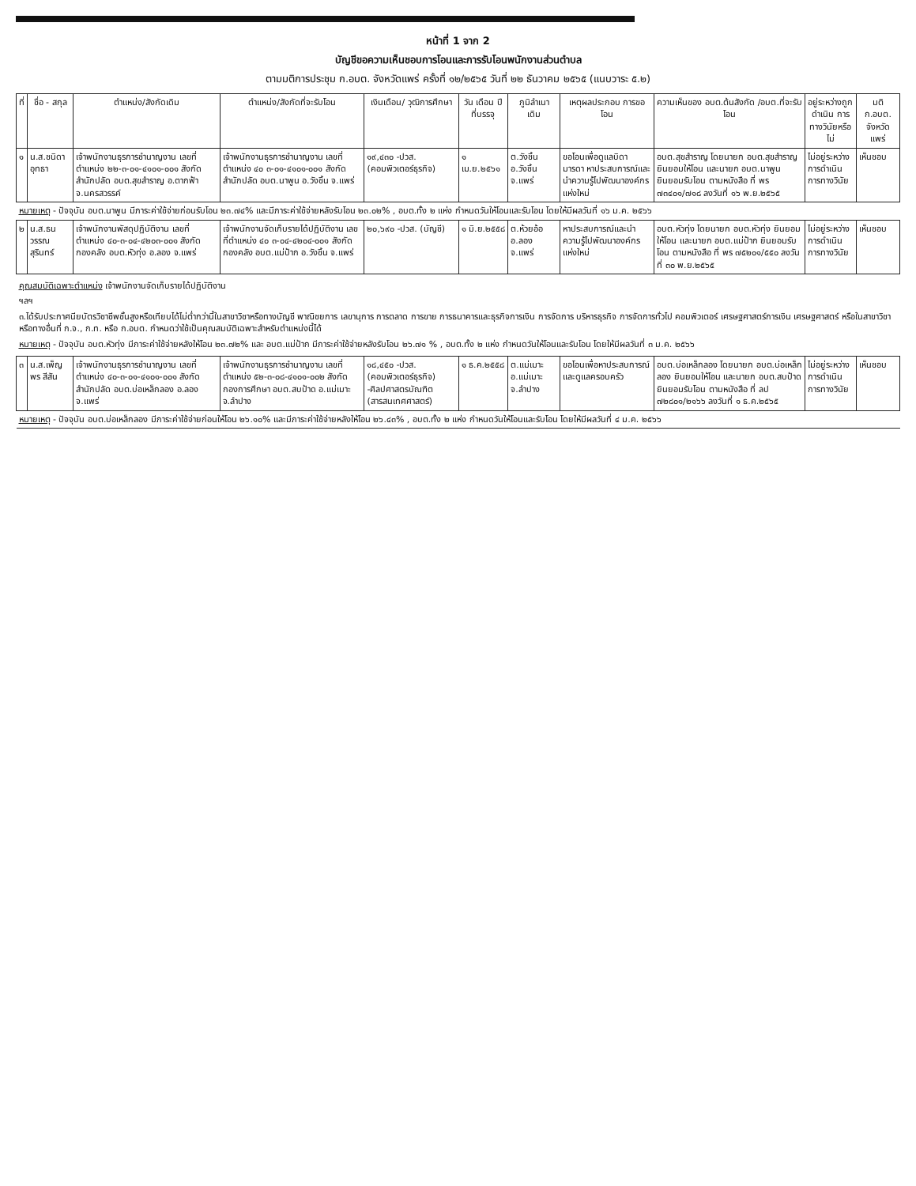หน้าที่ 1 จาก 2
บัญชีขอความเห็นชอบการโอนและการรับโอนพนักงานส่วนตำบล
ตามมติการประชุม ก.อบต. จังหวัดแพร่ ครั้งที่ ๑๒/๒๕๖๕ วันที่ ๒๒ ธันวาคม ๒๕๖๕ (แนบวาระ ๕.๒)
| ที่ | ชื่อ - สกุล | ตำแหน่ง/สังกัดเดิม | ตำแหน่ง/สังกัดที่จะรับโอน | เงินเดือน/ วุฒิการศึกษา | วัน เดือน ปี ที่บรรจุ | ภูมิลำเนา เดิม | เหตุผลประกอบ การขอโอน | ความเห็นของ อบต.ต้นสังกัด /อบต.ที่จะรับโอน | อยู่ระหว่างถูกดำเนิน การทางวินัยหรือไม่ | มติ ก.อบต. จังหวัดแพร่ |
| --- | --- | --- | --- | --- | --- | --- | --- | --- | --- | --- |
| ๑ | น.ส.ชนิดา อุทธา | เจ้าพนักงานธุรการชำนาญงาน เลขที่ตำแหน่ง ๒๒-๓-๐๑-๔๑๐๑-๐๐๑ สังกัด สำนักปลัด อบต.สุขสำราญ อ.ตากฟ้า จ.นครสวรรค์ | เจ้าพนักงานธุรการชำนาญงาน เลขที่ตำแหน่ง ๔๐ ๓-๐๑-๔๑๐๑-๐๐๑ สังกัด สำนักปลัด อบต.นาพูน อ.วังชิ้น จ.แพร่ | ๑๙,๔๓๐ -ปวส. (คอมพิวเตอร์ธุรกิจ) | ๑ เม.ย.๒๕๖๑ | ต.วังชิ้น อ.วังชิ้น จ.แพร่ | ขอโอนเพื่อดูแลบิดา มารดา หาประสบการณ์และนำความรู้ไปพัฒนาองค์กรแห่งใหม่ | อบต.สุขสำราญ โดยนายก อบต.สุขสำราญ ยินยอมให้โอน และนายก อบต.นาพูน ยินยอมรับโอน ตามหนังสือ ที่ พร ๗๓๔๐๑/๗๑๘ ลงวันที่ ๑๖ พ.ย.๒๕๖๕ | ไม่อยู่ระหว่างการดำเนินการทางวินัย | เห็นชอบ |
| หมายเหตุ - ปัจจุบัน อบต.นาพูน มีภาระค่าใช้จ่ายก่อนรับโอน ๒๓.๗๔% และมีภาระค่าใช้จ่ายหลังรับโอน ๒๓.๐๒% , อบต.ทั้ง ๒ แห่ง กำหนดวันให้โอนและรับโอน โดยให้มีผลวันที่ ๑๖ ม.ค. ๒๕๖๖ | | | | | | | | | | |
| ๒ | น.ส.ธนวรรณ สุรินทร์ | เจ้าพนักงานพัสดุปฏิบัติงาน เลขที่ตำแหน่ง ๔๐-๓-๐๔-๔๒๐๓-๐๐๑ สังกัด กองคลัง อบต.หัวทุ่ง อ.ลอง จ.แพร่ | เจ้าพนักงานจัดเก็บรายได้ปฏิบัติงาน เลขที่ตำแหน่ง ๔๐ ๓-๐๔-๔๒๐๔-๐๐๑ สังกัด กองคลัง อบต.แม่ป้าก อ.วังชิ้น จ.แพร่ | ๒๐,๖๙๐ -ปวส. (บัญชี) | ๑ มิ.ย.๒๕๕๘ | ต.ห้วยอ้อ อ.ลอง จ.แพร่ | หาประสบการณ์และนำความรู้ไปพัฒนาองค์กรแห่งใหม่ | อบต.หัวทุ่ง โดยนายก อบต.หัวทุ่ง ยินยอมให้โอน และนายก อบต.แม่ป้าก ยินยอมรับโอน ตามหนังสือ ที่ พร ๗๕๒๐๑/๕๕๐ ลงวันที่ ๓๐ พ.ย.๒๕๖๕ | ไม่อยู่ระหว่างการดำเนินการทางวินัย | เห็นชอบ |
| คุณสมบัติเฉพาะตำแหน่ง เจ้าพนักงานจัดเก็บรายได้ปฏิบัติงาน ฯลฯ ๓.ได้รับประกาศนียบัตรวิชาชีพชั้นสูงหรือเทียบได้ไม่ต่ำกว่านี้ในสาขาวิชาหรือทางบัญชี พาณิชยการ เลขานุการ การตลาด การขาย การธนาคารและธุรกิจการเงิน การจัดการ บริหารธุรกิจ การจัดการทั่วไป คอมพิวเตอร์ เศรษฐศาสตร์การเงิน เศรษฐศาสตร์ หรือในสาขาวิชาหรือทางอื่นที่ ก.จ., ก.ท. หรือ ก.อบต. กำหนดว่าใช้เป็นคุณสมบัติเฉพาะสำหรับตำแหน่งนี้ได้ หมายเหตุ - ปัจจุบัน อบต.หัวทุ่ง มีภาระค่าใช้จ่ายหลังให้โอน ๒๓.๗๒% และ อบต.แม่ป้าก มีภาระค่าใช้จ่ายหลังรับโอน ๒๖.๗๑ % , อบต.ทั้ง ๒ แห่ง กำหนดวันให้โอนและรับโอน โดยให้มีผลวันที่ ๓ ม.ค. ๒๕๖๖ | | | | | | | | | | |
| ๓ | น.ส.เพ็ญพร สีสัน | เจ้าพนักงานธุรการชำนาญงาน เลขที่ตำแหน่ง ๔๐-๓-๐๑-๔๑๐๑-๐๐๑ สังกัด สำนักปลัด อบต.บ่อเหล็กลอง อ.ลอง จ.แพร่ | เจ้าพนักงานธุรการชำนาญงาน เลขที่ตำแหน่ง ๕๒-๓-๐๘-๔๑๐๑-๐๐๒ สังกัด กองการศึกษา อบต.สบป้าด อ.แม่เมาะ จ.ลำปาง | ๑๘,๔๕๐ -ปวส. (คอมพิวเตอร์ธุรกิจ) -ศิลปศาสตรบัณฑิต (สารสนเทศศาสตร์) | ๑ ธ.ค.๒๕๕๘ | ต.แม่เมาะ อ.แม่เมาะ จ.ลำปาง | ขอโอนเพื่อหาประสบการณ์และดูแลครอบครัว | อบต.บ่อเหล็กลอง โดยนายก อบต.บ่อเหล็กลอง ยินยอมให้โอน และนายก อบต.สบป้าด ยินยอมรับโอน ตามหนังสือ ที่ ลป ๗๒๘๐๑/๒๑๖๖ ลงวันที่ ๑ ธ.ค.๒๕๖๕ | ไม่อยู่ระหว่างการดำเนินการทางวินัย | เห็นชอบ |
| หมายเหตุ - ปัจจุบัน อบต.บ่อเหล็กลอง มีภาระค่าใช้จ่ายก่อนให้โอน ๒๖.๑๐% และมีภาระค่าใช้จ่ายหลังให้โอน ๒๖.๔๓% , อบต.ทั้ง ๒ แห่ง กำหนดวันให้โอนและรับโอน โดยให้มีผลวันที่ ๔ ม.ค. ๒๕๖๖ | | | | | | | | | | |